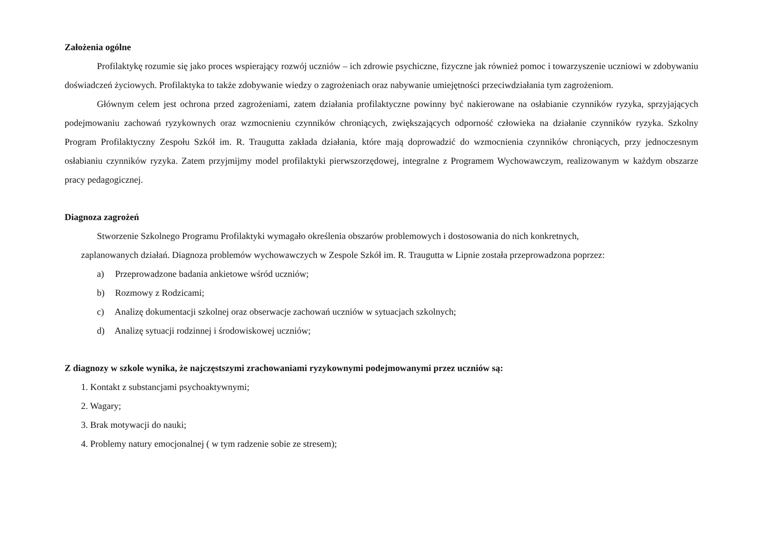Założenia ogólne
Profilaktykę rozumie się jako proces wspierający rozwój uczniów – ich zdrowie psychiczne, fizyczne jak również pomoc i towarzyszenie uczniowi w zdobywaniu doświadczeń życiowych. Profilaktyka to także zdobywanie wiedzy o zagrożeniach oraz nabywanie umiejętności przeciwdziałania tym zagrożeniom.
Głównym celem jest ochrona przed zagrożeniami, zatem działania profilaktyczne powinny być nakierowane na osłabianie czynników ryzyka, sprzyjających podejmowaniu zachowań ryzykownych oraz wzmocnieniu czynników chroniących, zwiększających odporność człowieka na działanie czynników ryzyka. Szkolny Program Profilaktyczny Zespołu Szkół im. R. Traugutta zakłada działania, które mają doprowadzić do wzmocnienia czynników chroniących, przy jednoczesnym osłabianiu czynników ryzyka. Zatem przyjmijmy model profilaktyki pierwszorzędowej, integralne z Programem Wychowawczym, realizowanym w każdym obszarze pracy pedagogicznej.
Diagnoza zagrożeń
Stworzenie Szkolnego Programu Profilaktyki wymagało określenia obszarów problemowych i dostosowania do nich konkretnych,
zaplanowanych działań. Diagnoza problemów wychowawczych w Zespole Szkół im. R. Traugutta w Lipnie została przeprowadzona poprzez:
a) Przeprowadzone badania ankietowe wśród uczniów;
b) Rozmowy z Rodzicami;
c) Analizę dokumentacji szkolnej oraz obserwacje zachowań uczniów w sytuacjach szkolnych;
d) Analizę sytuacji rodzinnej i środowiskowej uczniów;
Z diagnozy w szkole wynika, że najczęstszymi zrachowaniami ryzykownymi podejmowanymi przez uczniów są:
1. Kontakt z substancjami psychoaktywnymi;
2. Wagary;
3. Brak motywacji do nauki;
4. Problemy natury emocjonalnej ( w tym radzenie sobie ze stresem);